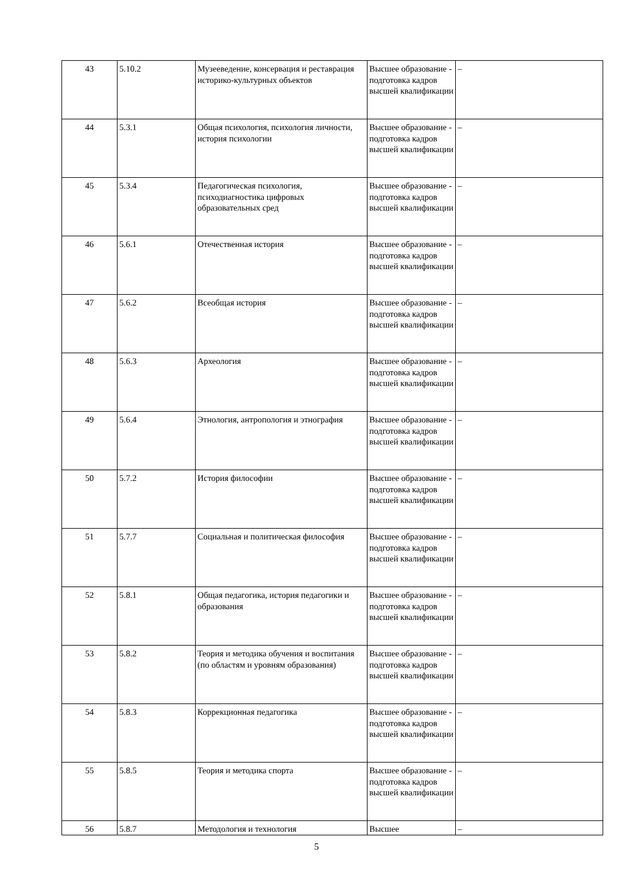| 43 | 5.10.2 | Музееведение, консервация и реставрация историко-культурных объектов | Высшее образование - подготовка кадров высшей квалификации | – |
| 44 | 5.3.1 | Общая психология, психология личности, история психологии | Высшее образование - подготовка кадров высшей квалификации | – |
| 45 | 5.3.4 | Педагогическая психология, психодиагностика цифровых образовательных сред | Высшее образование - подготовка кадров высшей квалификации | – |
| 46 | 5.6.1 | Отечественная история | Высшее образование - подготовка кадров высшей квалификации | – |
| 47 | 5.6.2 | Всеобщая история | Высшее образование - подготовка кадров высшей квалификации | – |
| 48 | 5.6.3 | Археология | Высшее образование - подготовка кадров высшей квалификации | – |
| 49 | 5.6.4 | Этнология, антропология и этнография | Высшее образование - подготовка кадров высшей квалификации | – |
| 50 | 5.7.2 | История философии | Высшее образование - подготовка кадров высшей квалификации | – |
| 51 | 5.7.7 | Социальная и политическая философия | Высшее образование - подготовка кадров высшей квалификации | – |
| 52 | 5.8.1 | Общая педагогика, история педагогики и образования | Высшее образование - подготовка кадров высшей квалификации | – |
| 53 | 5.8.2 | Теория и методика обучения и воспитания (по областям и уровням образования) | Высшее образование - подготовка кадров высшей квалификации | – |
| 54 | 5.8.3 | Коррекционная педагогика | Высшее образование - подготовка кадров высшей квалификации | – |
| 55 | 5.8.5 | Теория и методика спорта | Высшее образование - подготовка кадров высшей квалификации | – |
| 56 | 5.8.7 | Методология и технология | Высшее | – |
5